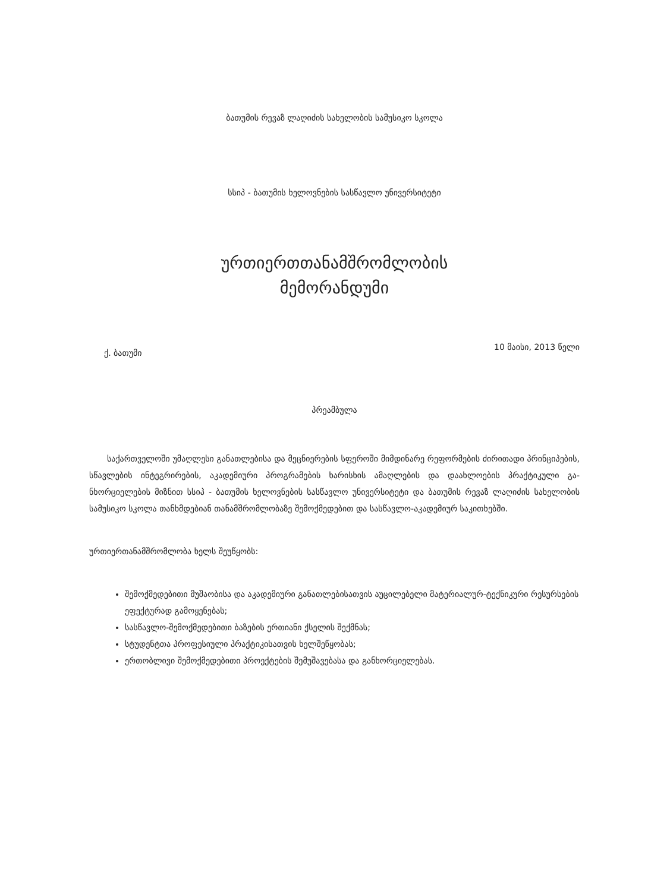ბათუმის რევაზ ლაღიძის სახელობის სამუსიკო სკოლა
სსიპ - ბათუმის ხელოვნების სასწავლო უნივერსიტეტი
ურთიერთთანამშრომლობის
მემორანდუმი
ქ. ბათუმი 10 მაისი, 2013 წელი
პრეამბულა
საქართველოში უმაღლესი განათლებისა და მეცნიერების სფეროში მიმდინარე რეფორმების ძირითადი პრინციპების, სწავლების ინტეგრირების, აკადემიური პროგრამების ხარისხის ამაღლების და დაახლოების პრაქტიკული გა-ნხორციელების მიზნით სსიპ - ბათუმის ხელოვნების სასწავლო უნივერსიტეტი და ბათუმის რევაზ ლაღიძის სახელობის სამუსიკო სკოლა თანხმდებიან თანამშრომლობაზე შემოქმედებით და სასწავლო-აკადემიურ საკითხებში.
ურთიერთანამშრომლობა ხელს შეუწყობს:
შემოქმედებითი მუშაობისა და აკადემიური განათლებისათვის აუცილებელი მატერიალურ-ტექნიკური რესურსების ეფექტურად გამოყენებას;
სასწავლო-შემოქმედებითი ბაზების ერთიანი ქსელის შექმნას;
სტუდენტთა პროფესიული პრაქტიკისათვის ხელშეწყობას;
ერთობლივი შემოქმედებითი პროექტების შემუშავებასა და განხორციელებას.